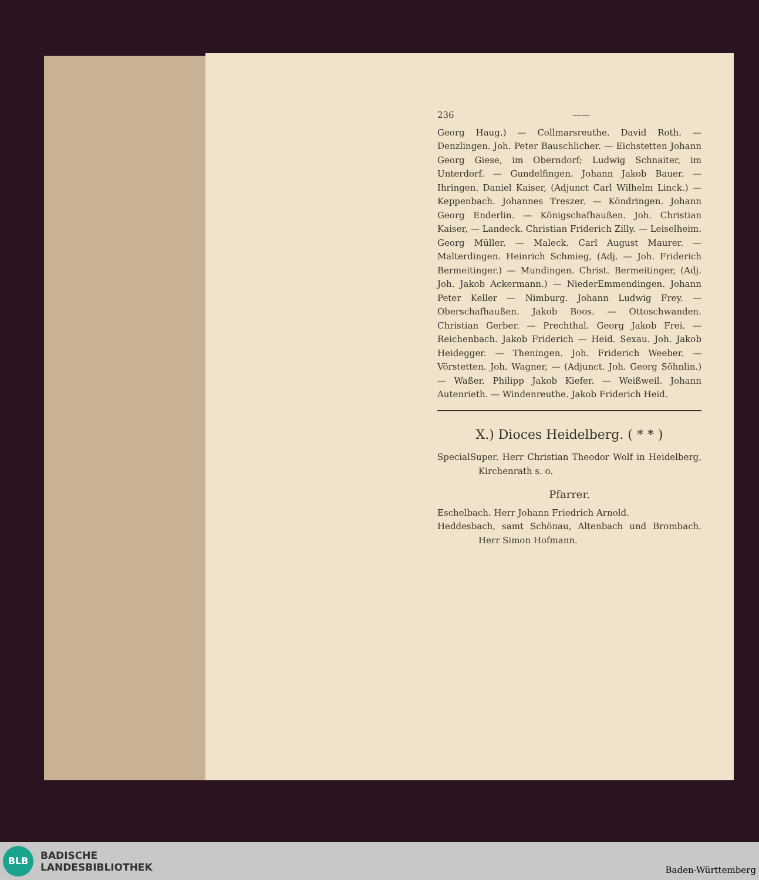236 ——
Georg Haug.) — Collmarsreuthe. David Roth. — Denzlingen. Joh. Peter Bauschlicher. — Eichstetten Johann Georg Giese, im Oberndorf; Ludwig Schnaiter, im Unterdorf. — Gundelfingen. Johann Jakob Bauer. — Ihringen. Daniel Kaiser, (Adjunct Carl Wilhelm Linck.) — Keppenbach. Johannes Treszer. — Köndringen. Johann Georg Enderlin. — Königschafhaußen. Joh. Christian Kaiser, — Landeck. Christian Friderich Zilly. — Leiselheim. Georg Müller. — Maleck. Carl August Maurer. — Malterdingen. Heinrich Schmieg, (Adj. — Joh. Friderich Bermeitinger.) — Mundingen. Christ. Bermeitinger, (Adj. Joh. Jakob Ackermann.) — NiederEmmendingen. Johann Peter Keller — Nimburg. Johann Ludwig Frey. — Oberschafhaußen. Jakob Boos. — Ottoschwanden. Christian Gerber. — Prechthal. Georg Jakob Frei. — Reichenbach. Jakob Friderich — Heid. Sexau. Joh. Jakob Heidegger. — Theningen. Joh. Friderich Weeber. — Vörstetten. Joh. Wagner, — (Adjunct. Joh. Georg Söhnlin.) — Waßer. Philipp Jakob Kiefer. — Weißweil. Johann Autenrieth. — Windenreuthe. Jakob Friderich Heid.
X.) Dioces Heidelberg. ( * * )
SpecialSuper. Herr Christian Theodor Wolf in Heidelberg, Kirchenrath s. o.
Pfarrer.
Eschelbach. Herr Johann Friedrich Arnold.
Heddesbach, samt Schönau, Altenbach und Brombach. Herr Simon Hofmann.
BLB
BADISCHE
LANDESBIBLIOTHEK
Baden-Württemberg